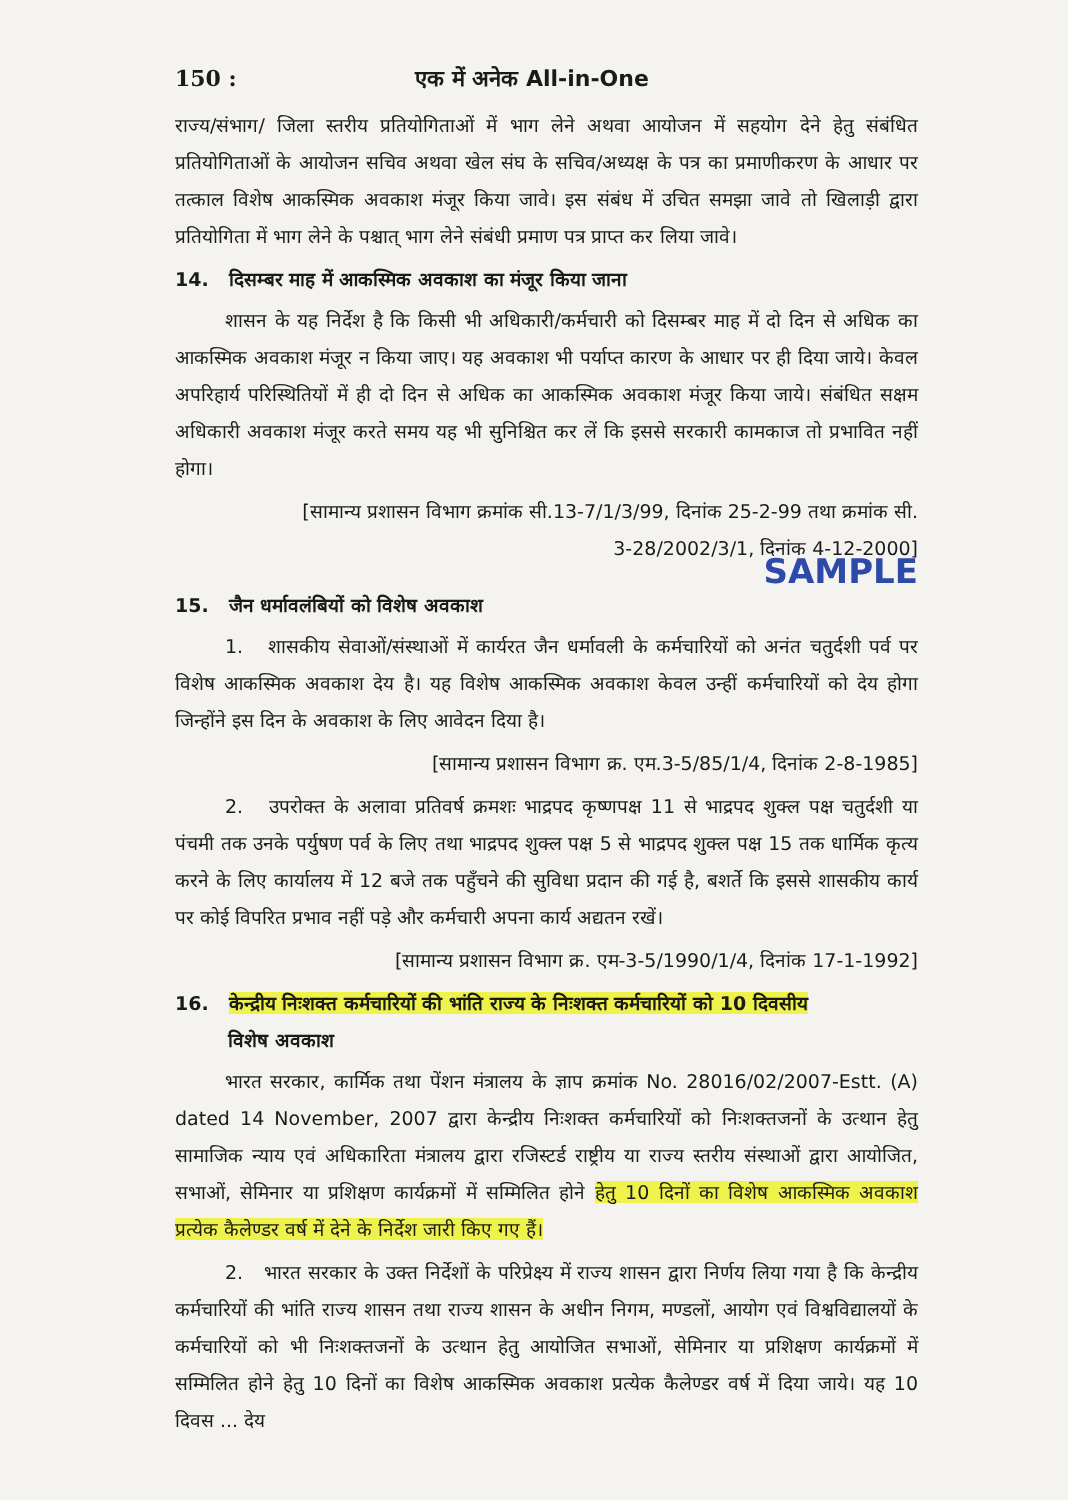150 : एक में अनेक All-in-One
राज्य/संभाग/ जिला स्तरीय प्रतियोगिताओं में भाग लेने अथवा आयोजन में सहयोग देने हेतु संबंधित प्रतियोगिताओं के आयोजन सचिव अथवा खेल संघ के सचिव/अध्यक्ष के पत्र का प्रमाणीकरण के आधार पर तत्काल विशेष आकस्मिक अवकाश मंजूर किया जावे। इस संबंध में उचित समझा जावे तो खिलाड़ी द्वारा प्रतियोगिता में भाग लेने के पश्चात् भाग लेने संबंधी प्रमाण पत्र प्राप्त कर लिया जावे।
14. दिसम्बर माह में आकस्मिक अवकाश का मंजूर किया जाना
शासन के यह निर्देश है कि किसी भी अधिकारी/कर्मचारी को दिसम्बर माह में दो दिन से अधिक का आकस्मिक अवकाश मंजूर न किया जाए। यह अवकाश भी पर्याप्त कारण के आधार पर ही दिया जाये। केवल अपरिहार्य परिस्थितियों में ही दो दिन से अधिक का आकस्मिक अवकाश मंजूर किया जाये। संबंधित सक्षम अधिकारी अवकाश मंजूर करते समय यह भी सुनिश्चित कर लें कि इससे सरकारी कामकाज तो प्रभावित नहीं होगा।
[सामान्य प्रशासन विभाग क्रमांक सी.13-7/1/3/99, दिनांक 25-2-99 तथा क्रमांक सी.
3-28/2002/3/1, दिनांक 4-12-2000]
SAMPLE
15. जैन धर्मावलंबियों को विशेष अवकाश
1. शासकीय सेवाओं/संस्थाओं में कार्यरत जैन धर्मावली के कर्मचारियों को अनंत चतुर्दशी पर्व पर विशेष आकस्मिक अवकाश देय है। यह विशेष आकस्मिक अवकाश केवल उन्हीं कर्मचारियों को देय होगा जिन्होंने इस दिन के अवकाश के लिए आवेदन दिया है।
[सामान्य प्रशासन विभाग क्र. एम.3-5/85/1/4, दिनांक 2-8-1985]
2. उपरोक्त के अलावा प्रतिवर्ष क्रमशः भाद्रपद कृष्णपक्ष 11 से भाद्रपद शुक्ल पक्ष चतुर्दशी या पंचमी तक उनके पर्युषण पर्व के लिए तथा भाद्रपद शुक्ल पक्ष 5 से भाद्रपद शुक्ल पक्ष 15 तक धार्मिक कृत्य करने के लिए कार्यालय में 12 बजे तक पहुँचने की सुविधा प्रदान की गई है, बशर्ते कि इससे शासकीय कार्य पर कोई विपरित प्रभाव नहीं पड़े और कर्मचारी अपना कार्य अद्यतन रखें।
[सामान्य प्रशासन विभाग क्र. एम-3-5/1990/1/4, दिनांक 17-1-1992]
16. केन्द्रीय निःशक्त कर्मचारियों की भांति राज्य के निःशक्त कर्मचारियों को 10 दिवसीय
विशेष अवकाश
भारत सरकार, कार्मिक तथा पेंशन मंत्रालय के ज्ञाप क्रमांक No. 28016/02/2007-Estt. (A) dated 14 November, 2007 द्वारा केन्द्रीय निःशक्त कर्मचारियों को निःशक्तजनों के उत्थान हेतु सामाजिक न्याय एवं अधिकारिता मंत्रालय द्वारा रजिस्टर्ड राष्ट्रीय या राज्य स्तरीय संस्थाओं द्वारा आयोजित, सभाओं, सेमिनार या प्रशिक्षण कार्यक्रमों में सम्मिलित होने हेतु 10 दिनों का विशेष आकस्मिक अवकाश प्रत्येक कैलेण्डर वर्ष में देने के निर्देश जारी किए गए हैं।
2. भारत सरकार के उक्त निर्देशों के परिप्रेक्ष्य में राज्य शासन द्वारा निर्णय लिया गया है कि केन्द्रीय कर्मचारियों की भांति राज्य शासन तथा राज्य शासन के अधीन निगम, मण्डलों, आयोग एवं विश्वविद्यालयों के कर्मचारियों को भी निःशक्तजनों के उत्थान हेतु आयोजित सभाओं, सेमिनार या प्रशिक्षण कार्यक्रमों में सम्मिलित होने हेतु 10 दिनों का विशेष आकस्मिक अवकाश प्रत्येक कैलेण्डर वर्ष में दिया जाये। यह 10 दिवस ... देय